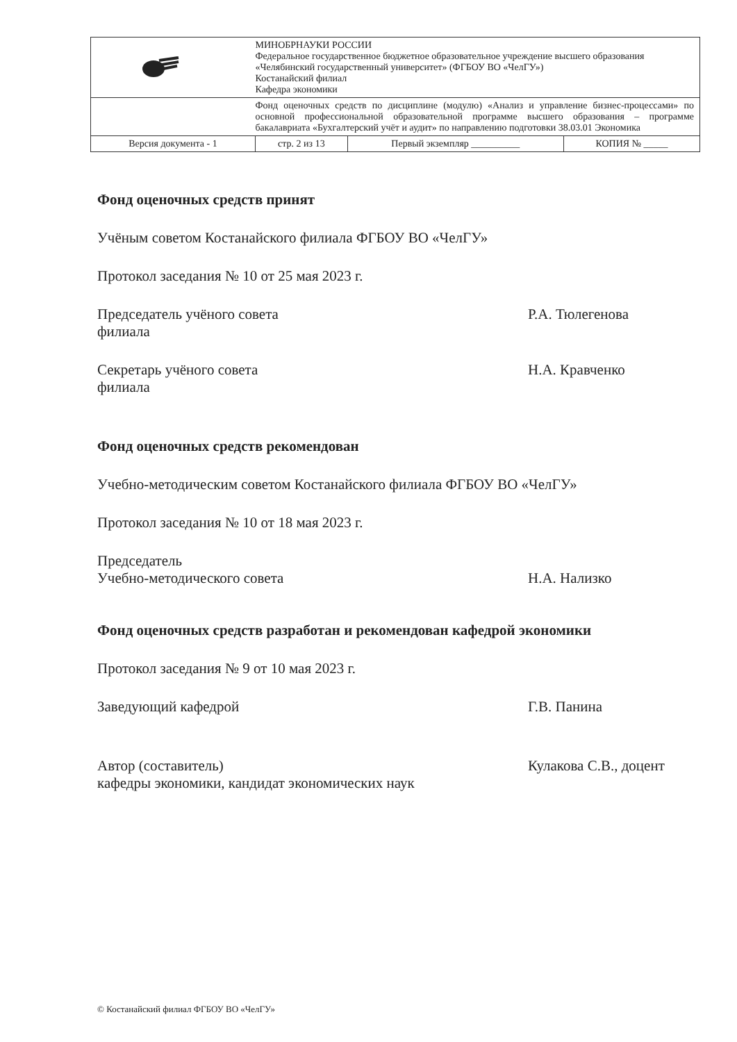| | МИНОБРНАУКИ РОССИИ Федеральное государственное бюджетное образовательное учреждение высшего образования «Челябинский государственный университет» (ФГБОУ ВО «ЧелГУ») Костанайский филиал Кафедра экономики | | |
| | Фонд оценочных средств по дисциплине (модулю) «Анализ и управление бизнес-процессами» по основной профессиональной образовательной программе высшего образования – программе бакалавриата «Бухгалтерский учёт и аудит» по направлению подготовки 38.03.01 Экономика | | |
| Версия документа - 1 | стр. 2 из 13 | Первый экземпляр __________ | КОПИЯ № _____ |
Фонд оценочных средств принят
Учёным советом Костанайского филиала ФГБОУ ВО «ЧелГУ»
Протокол заседания № 10 от 25 мая 2023 г.
Председатель учёного совета
филиала
Р.А. Тюлегенова
Секретарь учёного совета
филиала
Н.А. Кравченко
Фонд оценочных средств рекомендован
Учебно-методическим советом Костанайского филиала ФГБОУ ВО «ЧелГУ»
Протокол заседания № 10 от 18 мая 2023 г.
Председатель
Учебно-методического совета
Н.А. Нализко
Фонд оценочных средств разработан и рекомендован кафедрой экономики
Протокол заседания № 9 от 10 мая 2023 г.
Заведующий кафедрой Г.В. Панина
Автор (составитель)
кафедры экономики, кандидат экономических наук
Кулакова С.В., доцент
© Костанайский филиал ФГБОУ ВО «ЧелГУ»